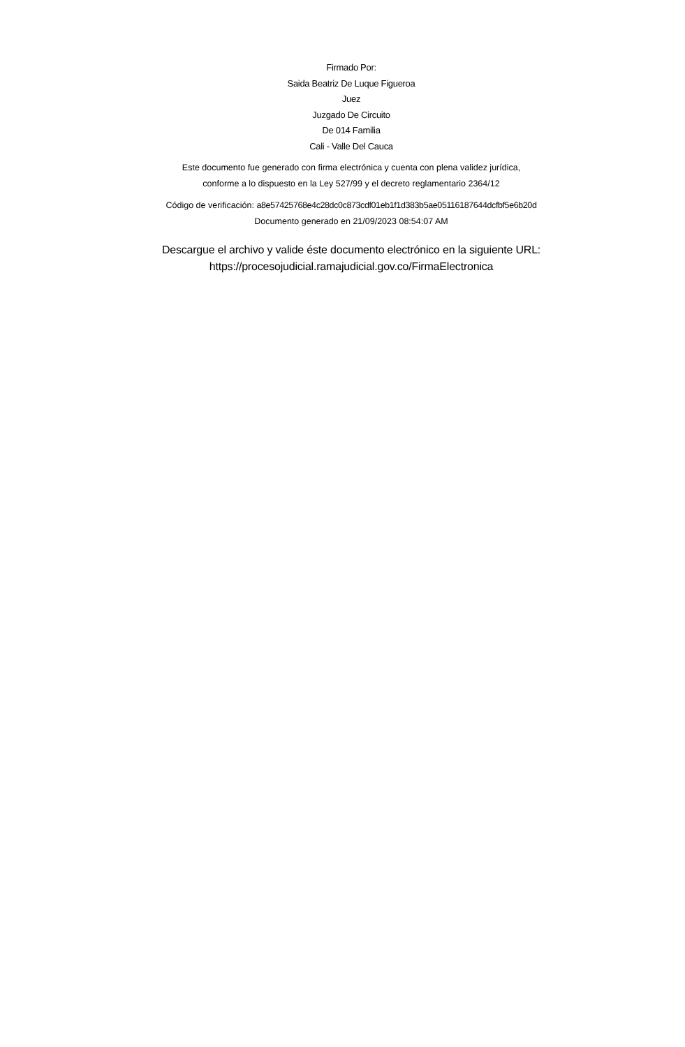Firmado Por:
Saida Beatriz De Luque Figueroa
Juez
Juzgado De Circuito
De 014 Familia
Cali - Valle Del Cauca
Este documento fue generado con firma electrónica y cuenta con plena validez jurídica,
conforme a lo dispuesto en la Ley 527/99 y el decreto reglamentario 2364/12
Código de verificación: a8e57425768e4c28dc0c873cdf01eb1f1d383b5ae05116187644dcfbf5e6b20d
Documento generado en 21/09/2023 08:54:07 AM
Descargue el archivo y valide éste documento electrónico en la siguiente URL:
https://procesojudicial.ramajudicial.gov.co/FirmaElectronica